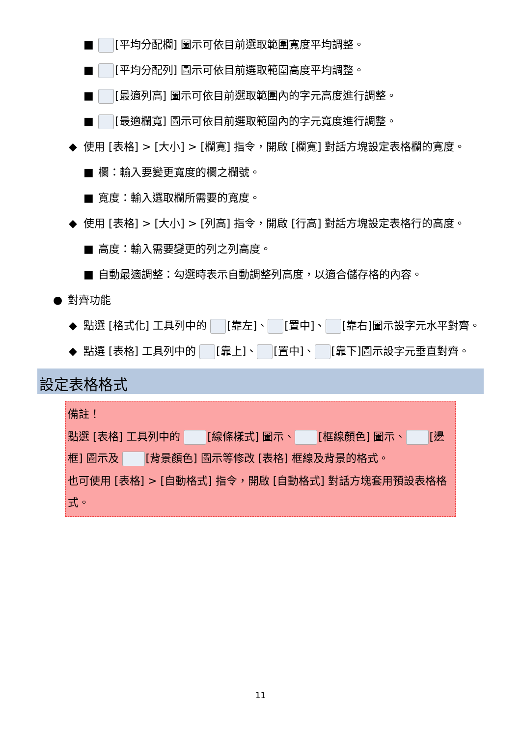■ [平均分配欄] 圖示可依目前選取範圍寬度平均調整。
■ [平均分配列] 圖示可依目前選取範圍高度平均調整。
■ [最適列高] 圖示可依目前選取範圍內的字元高度進行調整。
■ [最適欄寬] 圖示可依目前選取範圍內的字元寬度進行調整。
◆ 使用 [表格] > [大小] > [欄寬] 指令，開啟 [欄寬] 對話方塊設定表格欄的寬度。
■ 欄：輸入要變更寬度的欄之欄號。
■ 寬度：輸入選取欄所需要的寬度。
◆ 使用 [表格] > [大小] > [列高] 指令，開啟 [行高] 對話方塊設定表格行的高度。
■ 高度：輸入需要變更的列之列高度。
■ 自動最適調整：勾選時表示自動調整列高度，以適合儲存格的內容。
● 對齊功能
◆ 點選 [格式化] 工具列中的 [靠左]、 [置中]、 [靠右]圖示設字元水平對齊。
◆ 點選 [表格] 工具列中的 [靠上]、 [置中]、 [靠下]圖示設字元垂直對齊。
設定表格格式
備註！
點選 [表格] 工具列中的 [線條樣式] 圖示、 [框線顏色] 圖示、 [邊框] 圖示及 [背景顏色] 圖示等修改 [表格] 框線及背景的格式。
也可使用 [表格] > [自動格式] 指令，開啟 [自動格式] 對話方塊套用預設表格格式。
11